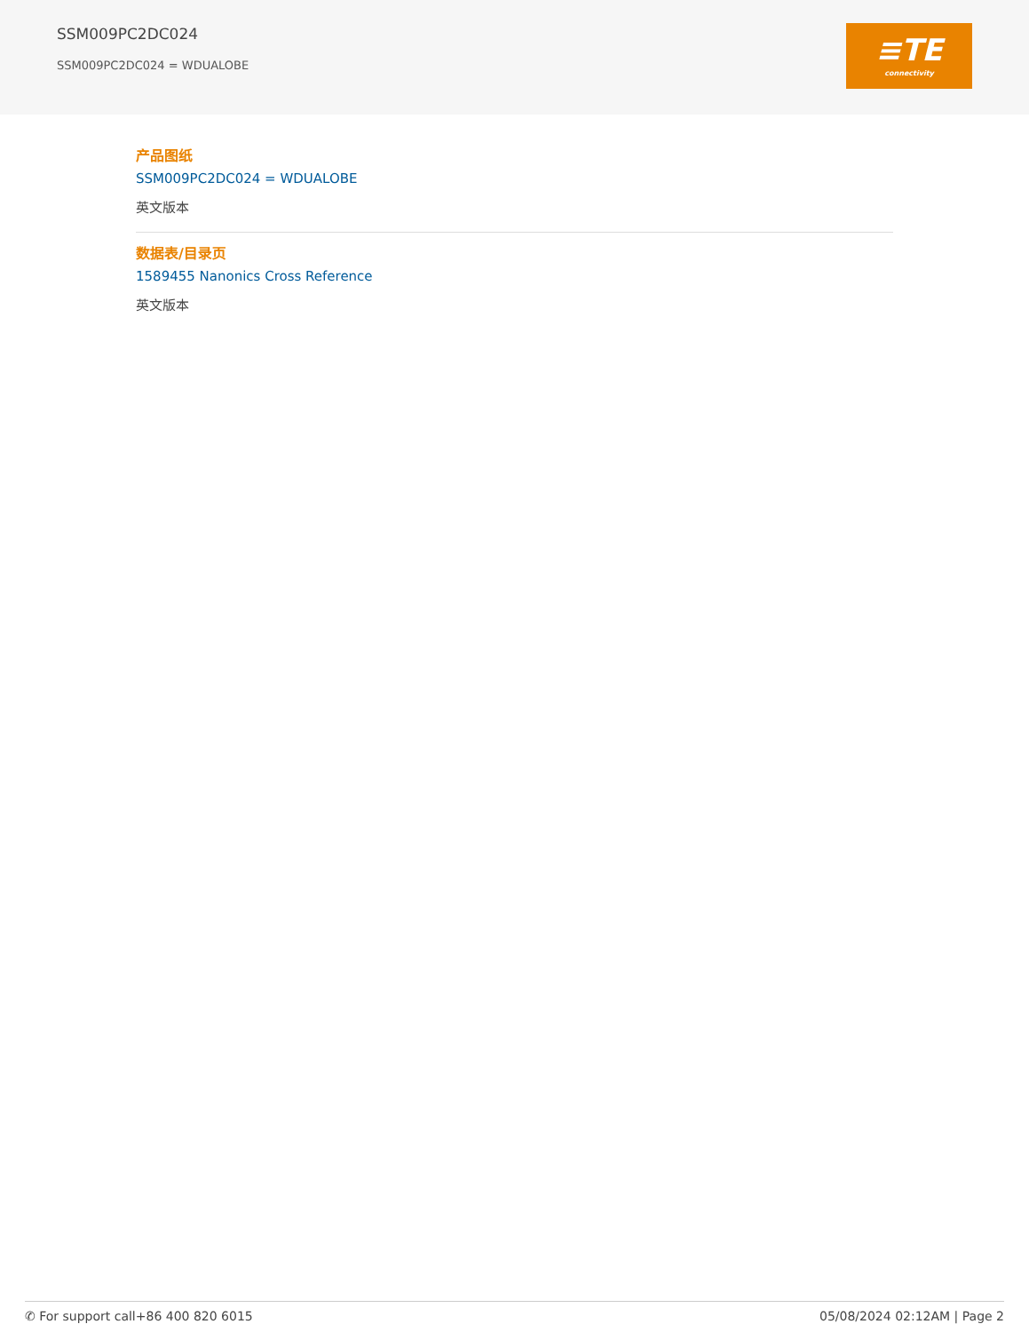SSM009PC2DC024
SSM009PC2DC024 = WDUALOBE
≡TE
connectivity
产品图纸
SSM009PC2DC024 = WDUALOBE
英文版本
数据表/目录页
1589455 Nanonics Cross Reference
英文版本
✆ For support call+86 400 820 6015 05/08/2024 02:12AM | Page 2